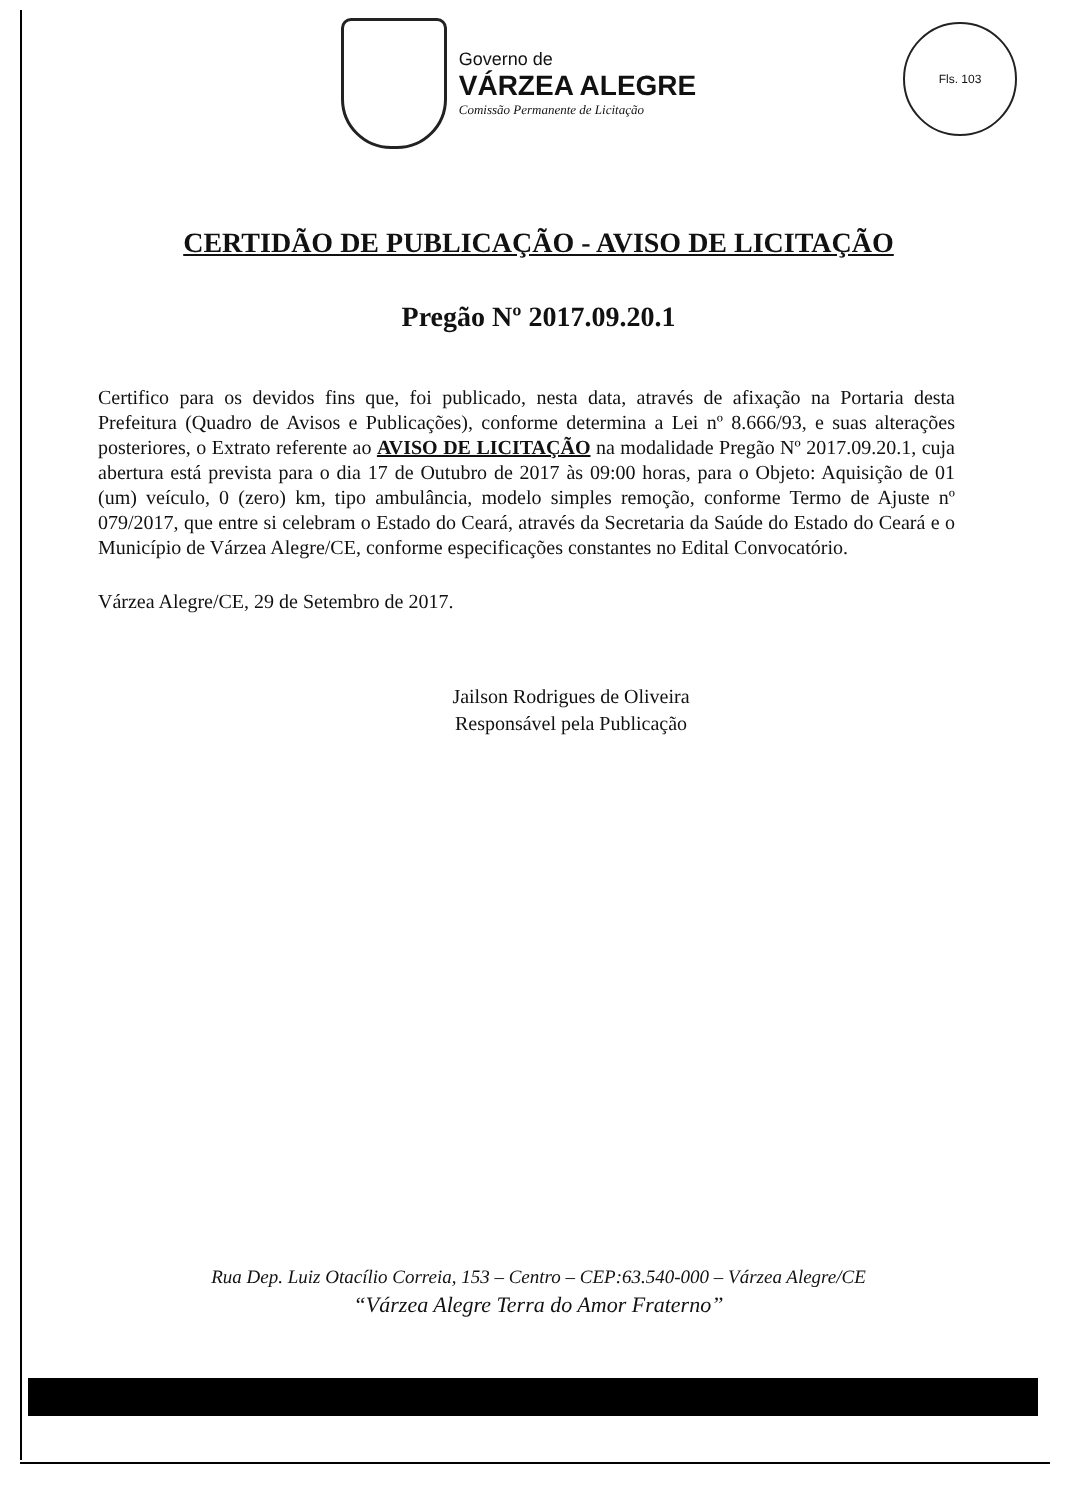Governo de
VÁRZEA ALEGRE
Comissão Permanente de Licitação
Fls. 103
CERTIDÃO DE PUBLICAÇÃO - AVISO DE LICITAÇÃO
Pregão Nº 2017.09.20.1
Certifico para os devidos fins que, foi publicado, nesta data, através de afixação na Portaria desta Prefeitura (Quadro de Avisos e Publicações), conforme determina a Lei nº 8.666/93, e suas alterações posteriores, o Extrato referente ao AVISO DE LICITAÇÃO na modalidade Pregão Nº 2017.09.20.1, cuja abertura está prevista para o dia 17 de Outubro de 2017 às 09:00 horas, para o Objeto: Aquisição de 01 (um) veículo, 0 (zero) km, tipo ambulância, modelo simples remoção, conforme Termo de Ajuste nº 079/2017, que entre si celebram o Estado do Ceará, através da Secretaria da Saúde do Estado do Ceará e o Município de Várzea Alegre/CE, conforme especificações constantes no Edital Convocatório.
Várzea Alegre/CE, 29 de Setembro de 2017.
Jailson Rodrigues de Oliveira
Responsável pela Publicação
Rua Dep. Luiz Otacílio Correia, 153 – Centro – CEP:63.540-000 – Várzea Alegre/CE
“Várzea Alegre Terra do Amor Fraterno”